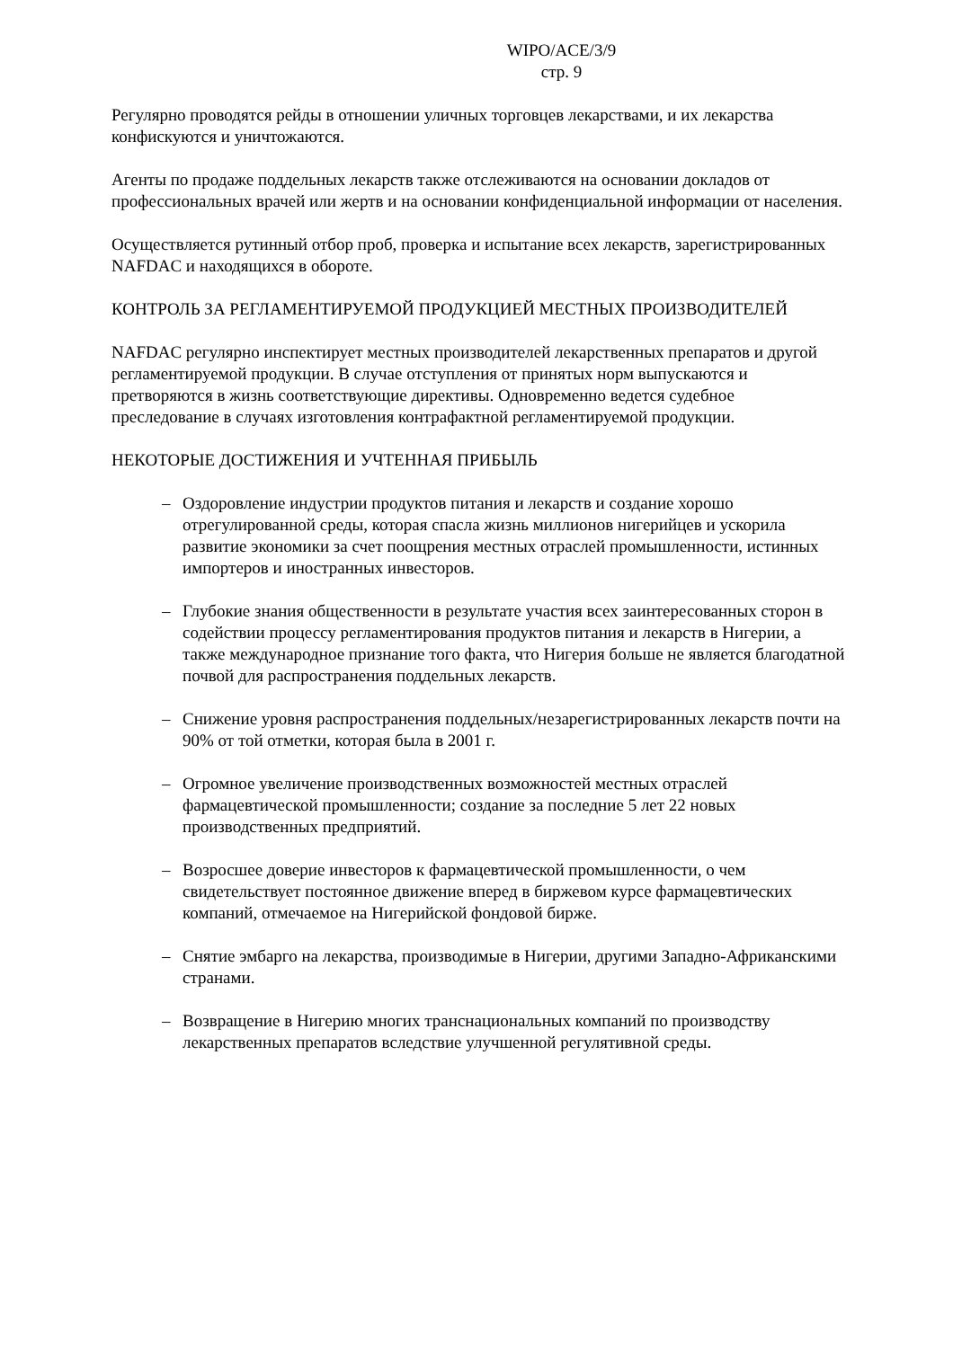WIPO/ACE/3/9
стр. 9
Регулярно проводятся рейды в отношении уличных торговцев лекарствами, и их лекарства конфискуются и уничтожаются.
Агенты по продаже поддельных лекарств также отслеживаются на основании докладов от профессиональных врачей или жертв и на основании конфиденциальной информации от населения.
Осуществляется рутинный отбор проб, проверка и испытание всех лекарств, зарегистрированных NAFDAC и находящихся в обороте.
КОНТРОЛЬ ЗА РЕГЛАМЕНТИРУЕМОЙ ПРОДУКЦИЕЙ МЕСТНЫХ ПРОИЗВОДИТЕЛЕЙ
NAFDAC регулярно инспектирует местных производителей лекарственных препаратов и другой регламентируемой продукции. В случае отступления от принятых норм выпускаются и претворяются в жизнь соответствующие директивы. Одновременно ведется судебное преследование в случаях изготовления контрафактной регламентируемой продукции.
НЕКОТОРЫЕ ДОСТИЖЕНИЯ И УЧТЕННАЯ ПРИБЫЛЬ
– Оздоровление индустрии продуктов питания и лекарств и создание хорошо отрегулированной среды, которая спасла жизнь миллионов нигерийцев и ускорила развитие экономики за счет поощрения местных отраслей промышленности, истинных импортеров и иностранных инвесторов.
– Глубокие знания общественности в результате участия всех заинтересованных сторон в содействии процессу регламентирования продуктов питания и лекарств в Нигерии, а также международное признание того факта, что Нигерия больше не является благодатной почвой для распространения поддельных лекарств.
– Снижение уровня распространения поддельных/незарегистрированных лекарств почти на 90% от той отметки, которая была в 2001 г.
– Огромное увеличение производственных возможностей местных отраслей фармацевтической промышленности; создание за последние 5 лет 22 новых производственных предприятий.
– Возросшее доверие инвесторов к фармацевтической промышленности, о чем свидетельствует постоянное движение вперед в биржевом курсе фармацевтических компаний, отмечаемое на Нигерийской фондовой бирже.
– Снятие эмбарго на лекарства, производимые в Нигерии, другими Западно-Африканскими странами.
– Возвращение в Нигерию многих транснациональных компаний по производству лекарственных препаратов вследствие улучшенной регулятивной среды.